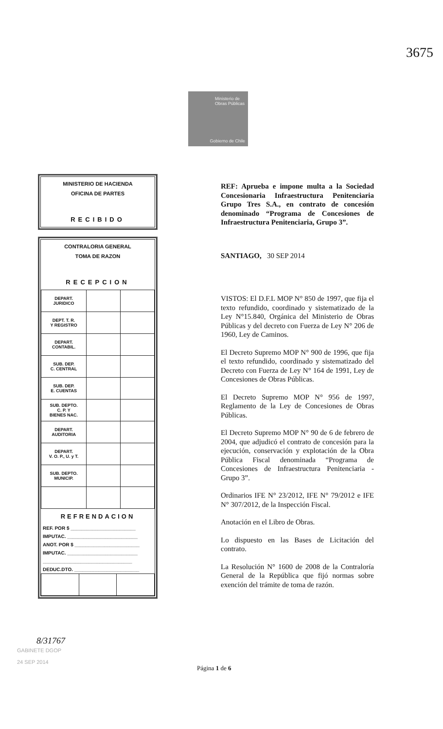3675
Ministerio de
Obras Públicas
Gobierno de Chile
MINISTERIO DE HACIENDA
OFICINA DE PARTES
RECIBIDO
CONTRALORIA GENERAL
TOMA DE RAZON
RECEPCION
| DEPART. JURIDICO | | |
| DEPT. T. R. Y REGISTRO | | |
| DEPART. CONTABIL. | | |
| SUB. DEP. C. CENTRAL | | |
| SUB. DEP. E. CUENTAS | | |
| SUB. DEPTO. C. P. Y BIENES NAC. | | |
| DEPART. AUDITORIA | | |
| DEPART. V. O. P., U. y T. | | |
| SUB. DEPTO. MUNICIP. | | |
REFRENDACION
REF. POR $ ________________________
IMPUTAC. __________________________
ANOT. POR $ ________________________
IMPUTAC. __________________________
_________________________________
DEDUC.DTO. ________________________
8/31767
GABINETE DGOP
24 SEP 2014
REF: Aprueba e impone multa a la Sociedad Concesionaria Infraestructura Penitenciaria Grupo Tres S.A., en contrato de concesión denominado “Programa de Concesiones de Infraestructura Penitenciaria, Grupo 3”.
SANTIAGO, 30 SEP 2014
VISTOS: El D.F.L MOP N° 850 de 1997, que fija el texto refundido, coordinado y sistematizado de la Ley N°15.840, Orgánica del Ministerio de Obras Públicas y del decreto con Fuerza de Ley N° 206 de 1960, Ley de Caminos.
El Decreto Supremo MOP N° 900 de 1996, que fija el texto refundido, coordinado y sistematizado del Decreto con Fuerza de Ley N° 164 de 1991, Ley de Concesiones de Obras Públicas.
El Decreto Supremo MOP N° 956 de 1997, Reglamento de la Ley de Concesiones de Obras Públicas.
El Decreto Supremo MOP N° 90 de 6 de febrero de 2004, que adjudicó el contrato de concesión para la ejecución, conservación y explotación de la Obra Pública Fiscal denominada “Programa de Concesiones de Infraestructura Penitenciaria - Grupo 3”.
Ordinarios IFE N° 23/2012, IFE N° 79/2012 e IFE N° 307/2012, de la Inspección Fiscal.
Anotación en el Libro de Obras.
Lo dispuesto en las Bases de Licitación del contrato.
La Resolución N° 1600 de 2008 de la Contraloría General de la República que fijó normas sobre exención del trámite de toma de razón.
Página 1 de 6